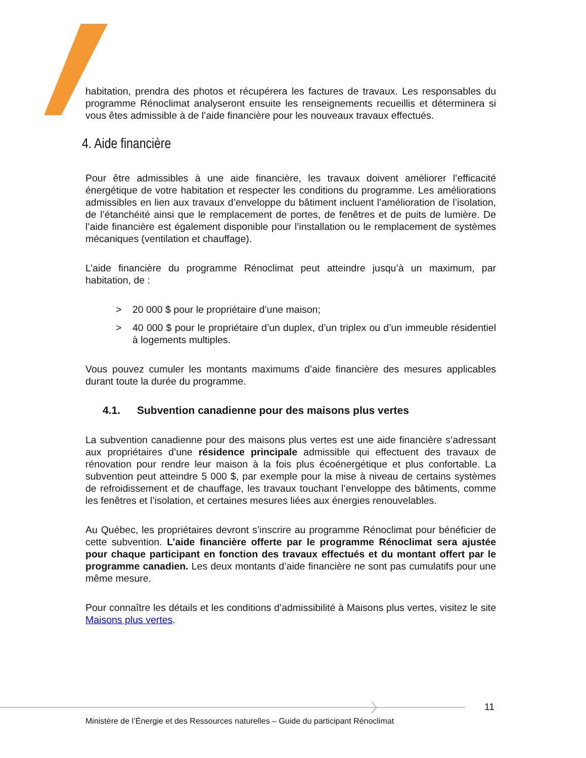habitation, prendra des photos et récupérera les factures de travaux. Les responsables du programme Rénoclimat analyseront ensuite les renseignements recueillis et déterminera si vous êtes admissible à de l’aide financière pour les nouveaux travaux effectués.
4. Aide financière
Pour être admissibles à une aide financière, les travaux doivent améliorer l’efficacité énergétique de votre habitation et respecter les conditions du programme. Les améliorations admissibles en lien aux travaux d’enveloppe du bâtiment incluent l’amélioration de l’isolation, de l’étanchéité ainsi que le remplacement de portes, de fenêtres et de puits de lumière. De l’aide financière est également disponible pour l’installation ou le remplacement de systèmes mécaniques (ventilation et chauffage).
L’aide financière du programme Rénoclimat peut atteindre jusqu’à un maximum, par habitation, de :
> 20 000 $ pour le propriétaire d’une maison;
> 40 000 $ pour le propriétaire d’un duplex, d’un triplex ou d’un immeuble résidentiel à logements multiples.
Vous pouvez cumuler les montants maximums d’aide financière des mesures applicables durant toute la durée du programme.
4.1. Subvention canadienne pour des maisons plus vertes
La subvention canadienne pour des maisons plus vertes est une aide financière s’adressant aux propriétaires d’une résidence principale admissible qui effectuent des travaux de rénovation pour rendre leur maison à la fois plus écoénergétique et plus confortable. La subvention peut atteindre 5 000 $, par exemple pour la mise à niveau de certains systèmes de refroidissement et de chauffage, les travaux touchant l’enveloppe des bâtiments, comme les fenêtres et l’isolation, et certaines mesures liées aux énergies renouvelables.
Au Québec, les propriétaires devront s’inscrire au programme Rénoclimat pour bénéficier de cette subvention. L’aide financière offerte par le programme Rénoclimat sera ajustée pour chaque participant en fonction des travaux effectués et du montant offert par le programme canadien. Les deux montants d’aide financière ne sont pas cumulatifs pour une même mesure.
Pour connaître les détails et les conditions d’admissibilité à Maisons plus vertes, visitez le site Maisons plus vertes.
11
Ministère de l’Énergie et des Ressources naturelles – Guide du participant Rénoclimat